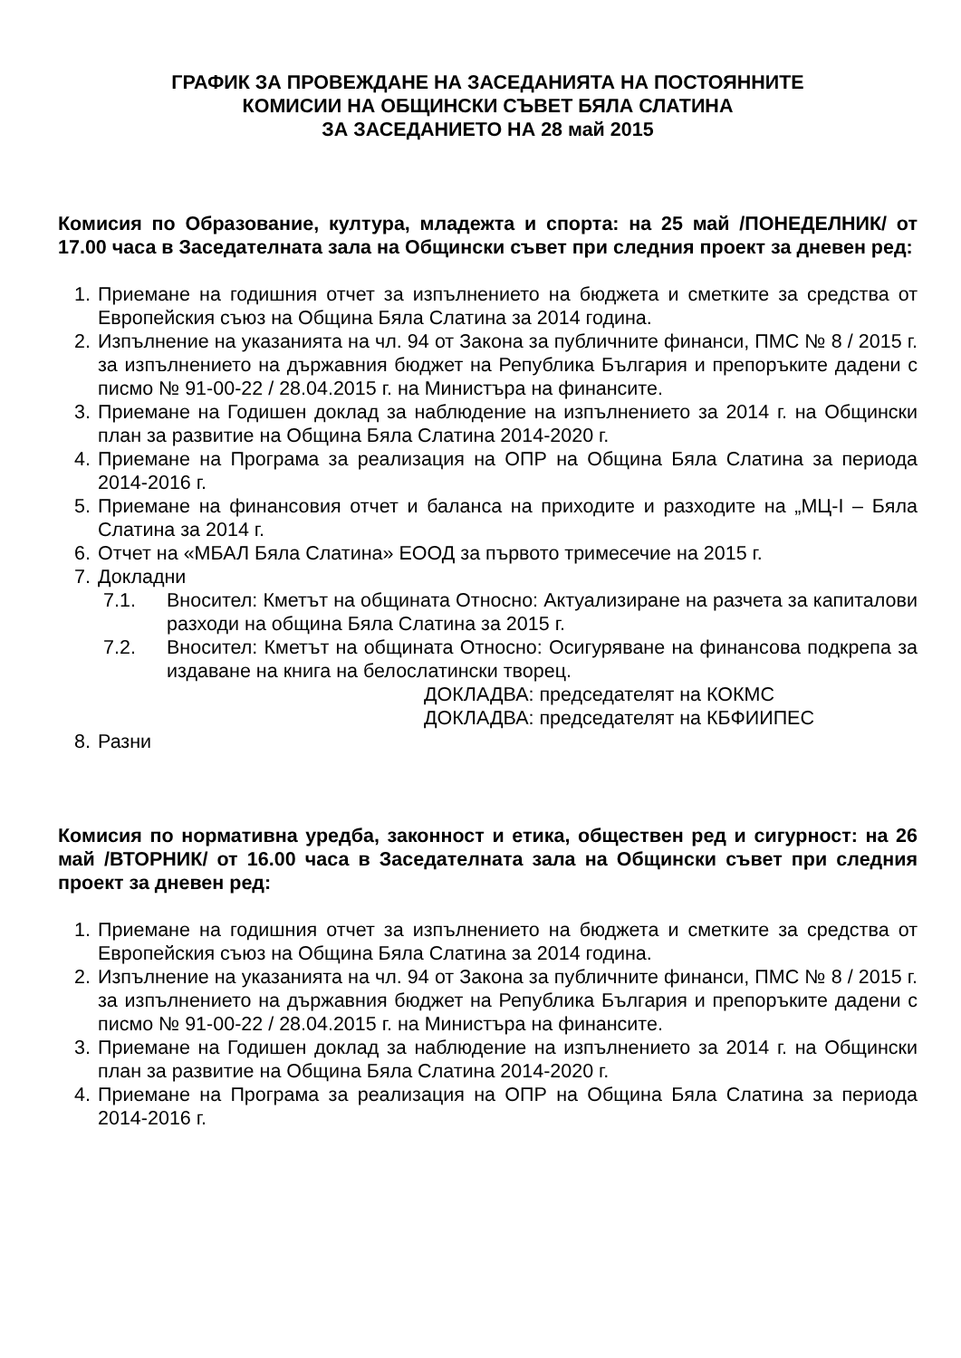ГРАФИК ЗА ПРОВЕЖДАНЕ НА ЗАСЕДАНИЯТА НА ПОСТОЯННИТЕ
КОМИСИИ НА ОБЩИНСКИ СЪВЕТ БЯЛА СЛАТИНА
ЗА ЗАСЕДАНИЕТО НА 28 май 2015
Комисия по Образование, култура, младежта и спорта: на 25 май /ПОНЕДЕЛНИК/ от 17.00 часа в Заседателната зала на Общински съвет при следния проект за дневен ред:
1. Приемане на годишния отчет за изпълнението на бюджета и сметките за средства от Европейския съюз на Община Бяла Слатина за 2014 година.
2. Изпълнение на указанията на чл. 94 от Закона за публичните финанси, ПМС № 8 / 2015 г. за изпълнението на държавния бюджет на Република България и препоръките дадени с писмо № 91-00-22 / 28.04.2015 г. на Министъра на финансите.
3. Приемане на Годишен доклад за наблюдение на изпълнението за 2014 г. на Общински план за развитие на Община Бяла Слатина 2014-2020 г.
4. Приемане на Програма за реализация на ОПР на Община Бяла Слатина за периода 2014-2016 г.
5. Приемане на финансовия отчет и баланса на приходите и разходите на „МЦ-I – Бяла Слатина за 2014 г.
6. Отчет на «МБАЛ Бяла Слатина» ЕООД за първото тримесечие на 2015 г.
7. Докладни
7.1. Вносител: Кметът на общината Относно: Актуализиране на разчета за капиталови разходи на община Бяла Слатина за 2015 г.
7.2. Вносител: Кметът на общината Относно: Осигуряване на финансова подкрепа за издаване на книга на белослатински творец.
ДОКЛАДВА: председателят на КОКМС
ДОКЛАДВА: председателят на КБФИИПЕС
8. Разни
Комисия по нормативна уредба, законност и етика, обществен ред и сигурност: на 26 май /ВТОРНИК/ от 16.00 часа в Заседателната зала на Общински съвет при следния проект за дневен ред:
1. Приемане на годишния отчет за изпълнението на бюджета и сметките за средства от Европейския съюз на Община Бяла Слатина за 2014 година.
2. Изпълнение на указанията на чл. 94 от Закона за публичните финанси, ПМС № 8 / 2015 г. за изпълнението на държавния бюджет на Република България и препоръките дадени с писмо № 91-00-22 / 28.04.2015 г. на Министъра на финансите.
3. Приемане на Годишен доклад за наблюдение на изпълнението за 2014 г. на Общински план за развитие на Община Бяла Слатина 2014-2020 г.
4. Приемане на Програма за реализация на ОПР на Община Бяла Слатина за периода 2014-2016 г.